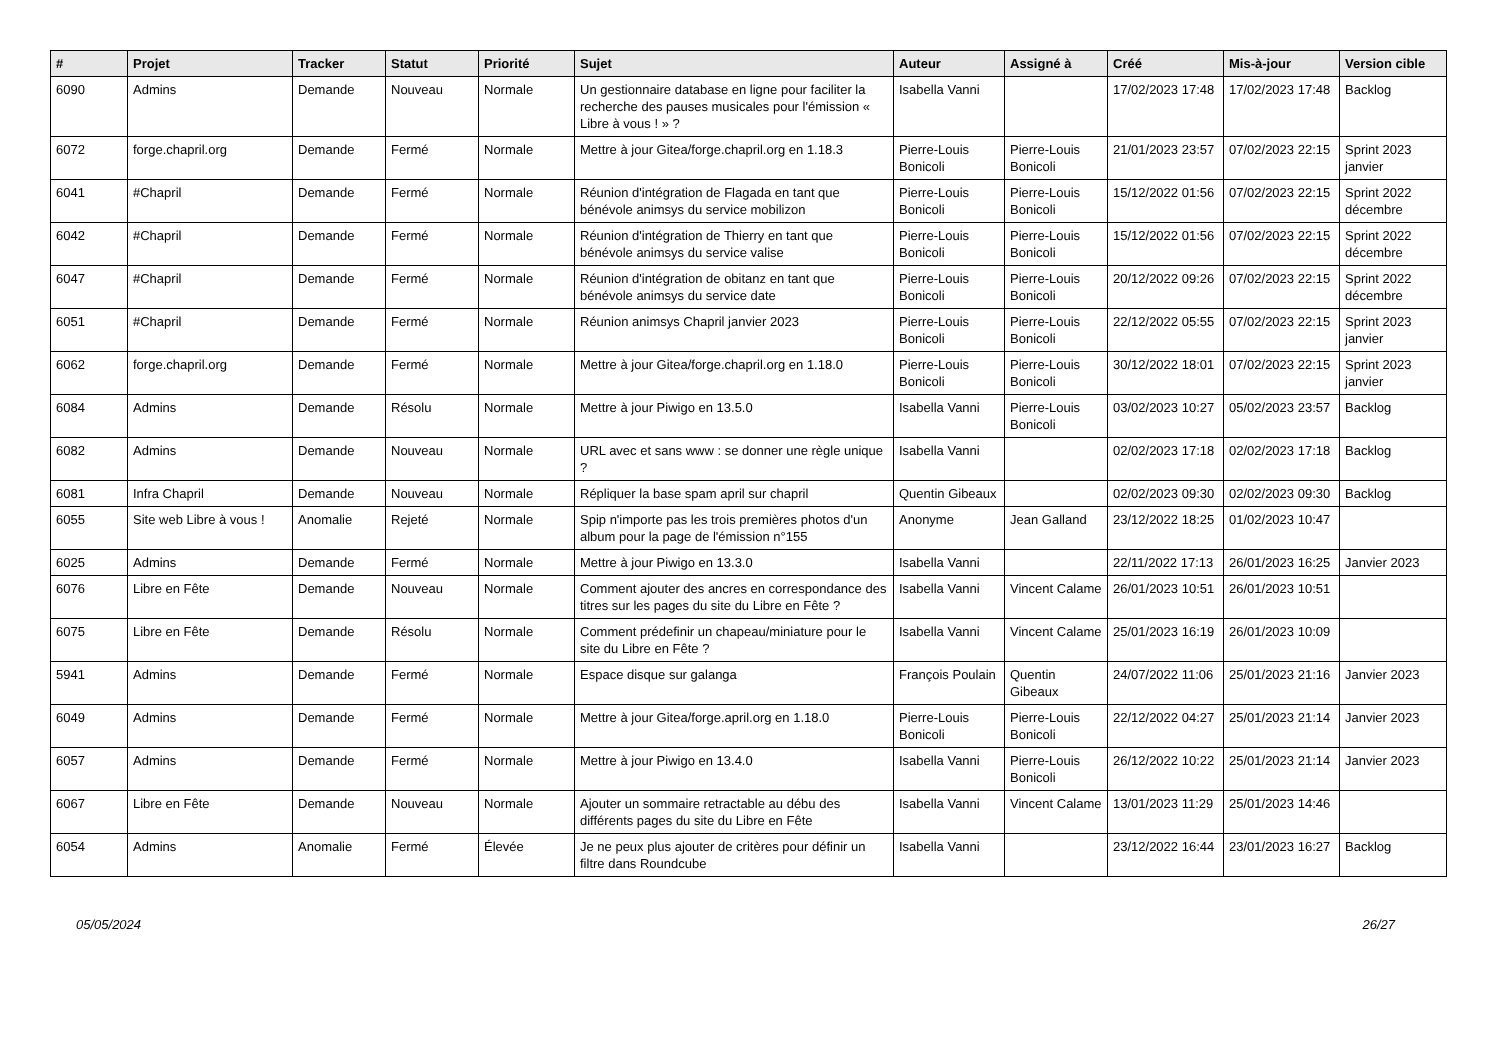| # | Projet | Tracker | Statut | Priorité | Sujet | Auteur | Assigné à | Créé | Mis-à-jour | Version cible |
| --- | --- | --- | --- | --- | --- | --- | --- | --- | --- | --- |
| 6090 | Admins | Demande | Nouveau | Normale | Un gestionnaire database en ligne pour faciliter la recherche des pauses musicales pour l'émission « Libre à vous ! » ? | Isabella Vanni | | 17/02/2023 17:48 | 17/02/2023 17:48 | Backlog |
| 6072 | forge.chapril.org | Demande | Fermé | Normale | Mettre à jour Gitea/forge.chapril.org en 1.18.3 | Pierre-Louis Bonicoli | Pierre-Louis Bonicoli | 21/01/2023 23:57 | 07/02/2023 22:15 | Sprint 2023 janvier |
| 6041 | #Chapril | Demande | Fermé | Normale | Réunion d'intégration de Flagada en tant que bénévole animsys du service mobilizon | Pierre-Louis Bonicoli | Pierre-Louis Bonicoli | 15/12/2022 01:56 | 07/02/2023 22:15 | Sprint 2022 décembre |
| 6042 | #Chapril | Demande | Fermé | Normale | Réunion d'intégration de Thierry en tant que bénévole animsys du service valise | Pierre-Louis Bonicoli | Pierre-Louis Bonicoli | 15/12/2022 01:56 | 07/02/2023 22:15 | Sprint 2022 décembre |
| 6047 | #Chapril | Demande | Fermé | Normale | Réunion d'intégration de obitanz en tant que bénévole animsys du service date | Pierre-Louis Bonicoli | Pierre-Louis Bonicoli | 20/12/2022 09:26 | 07/02/2023 22:15 | Sprint 2022 décembre |
| 6051 | #Chapril | Demande | Fermé | Normale | Réunion animsys Chapril janvier 2023 | Pierre-Louis Bonicoli | Pierre-Louis Bonicoli | 22/12/2022 05:55 | 07/02/2023 22:15 | Sprint 2023 janvier |
| 6062 | forge.chapril.org | Demande | Fermé | Normale | Mettre à jour Gitea/forge.chapril.org en 1.18.0 | Pierre-Louis Bonicoli | Pierre-Louis Bonicoli | 30/12/2022 18:01 | 07/02/2023 22:15 | Sprint 2023 janvier |
| 6084 | Admins | Demande | Résolu | Normale | Mettre à jour Piwigo en 13.5.0 | Isabella Vanni | Pierre-Louis Bonicoli | 03/02/2023 10:27 | 05/02/2023 23:57 | Backlog |
| 6082 | Admins | Demande | Nouveau | Normale | URL avec et sans www : se donner une règle unique ? | Isabella Vanni | | 02/02/2023 17:18 | 02/02/2023 17:18 | Backlog |
| 6081 | Infra Chapril | Demande | Nouveau | Normale | Répliquer la base spam april sur chapril | Quentin Gibeaux | | 02/02/2023 09:30 | 02/02/2023 09:30 | Backlog |
| 6055 | Site web Libre à vous ! | Anomalie | Rejeté | Normale | Spip n'importe pas les trois premières photos d'un album pour la page de l'émission n°155 | Anonyme | Jean Galland | 23/12/2022 18:25 | 01/02/2023 10:47 | |
| 6025 | Admins | Demande | Fermé | Normale | Mettre à jour Piwigo en 13.3.0 | Isabella Vanni | | 22/11/2022 17:13 | 26/01/2023 16:25 | Janvier 2023 |
| 6076 | Libre en Fête | Demande | Nouveau | Normale | Comment ajouter des ancres en correspondance des titres sur les pages du site du Libre en Fête ? | Isabella Vanni | Vincent Calame | 26/01/2023 10:51 | 26/01/2023 10:51 | |
| 6075 | Libre en Fête | Demande | Résolu | Normale | Comment prédefinir un chapeau/miniature pour le site du Libre en Fête ? | Isabella Vanni | Vincent Calame | 25/01/2023 16:19 | 26/01/2023 10:09 | |
| 5941 | Admins | Demande | Fermé | Normale | Espace disque sur galanga | François Poulain | Quentin Gibeaux | 24/07/2022 11:06 | 25/01/2023 21:16 | Janvier 2023 |
| 6049 | Admins | Demande | Fermé | Normale | Mettre à jour Gitea/forge.april.org en 1.18.0 | Pierre-Louis Bonicoli | Pierre-Louis Bonicoli | 22/12/2022 04:27 | 25/01/2023 21:14 | Janvier 2023 |
| 6057 | Admins | Demande | Fermé | Normale | Mettre à jour Piwigo en 13.4.0 | Isabella Vanni | Pierre-Louis Bonicoli | 26/12/2022 10:22 | 25/01/2023 21:14 | Janvier 2023 |
| 6067 | Libre en Fête | Demande | Nouveau | Normale | Ajouter un sommaire retractable au débu des différents pages du site du Libre en Fête | Isabella Vanni | Vincent Calame | 13/01/2023 11:29 | 25/01/2023 14:46 | |
| 6054 | Admins | Anomalie | Fermé | Élevée | Je ne peux plus ajouter de critères pour définir un filtre dans Roundcube | Isabella Vanni | | 23/12/2022 16:44 | 23/01/2023 16:27 | Backlog |
05/05/2024 26/27